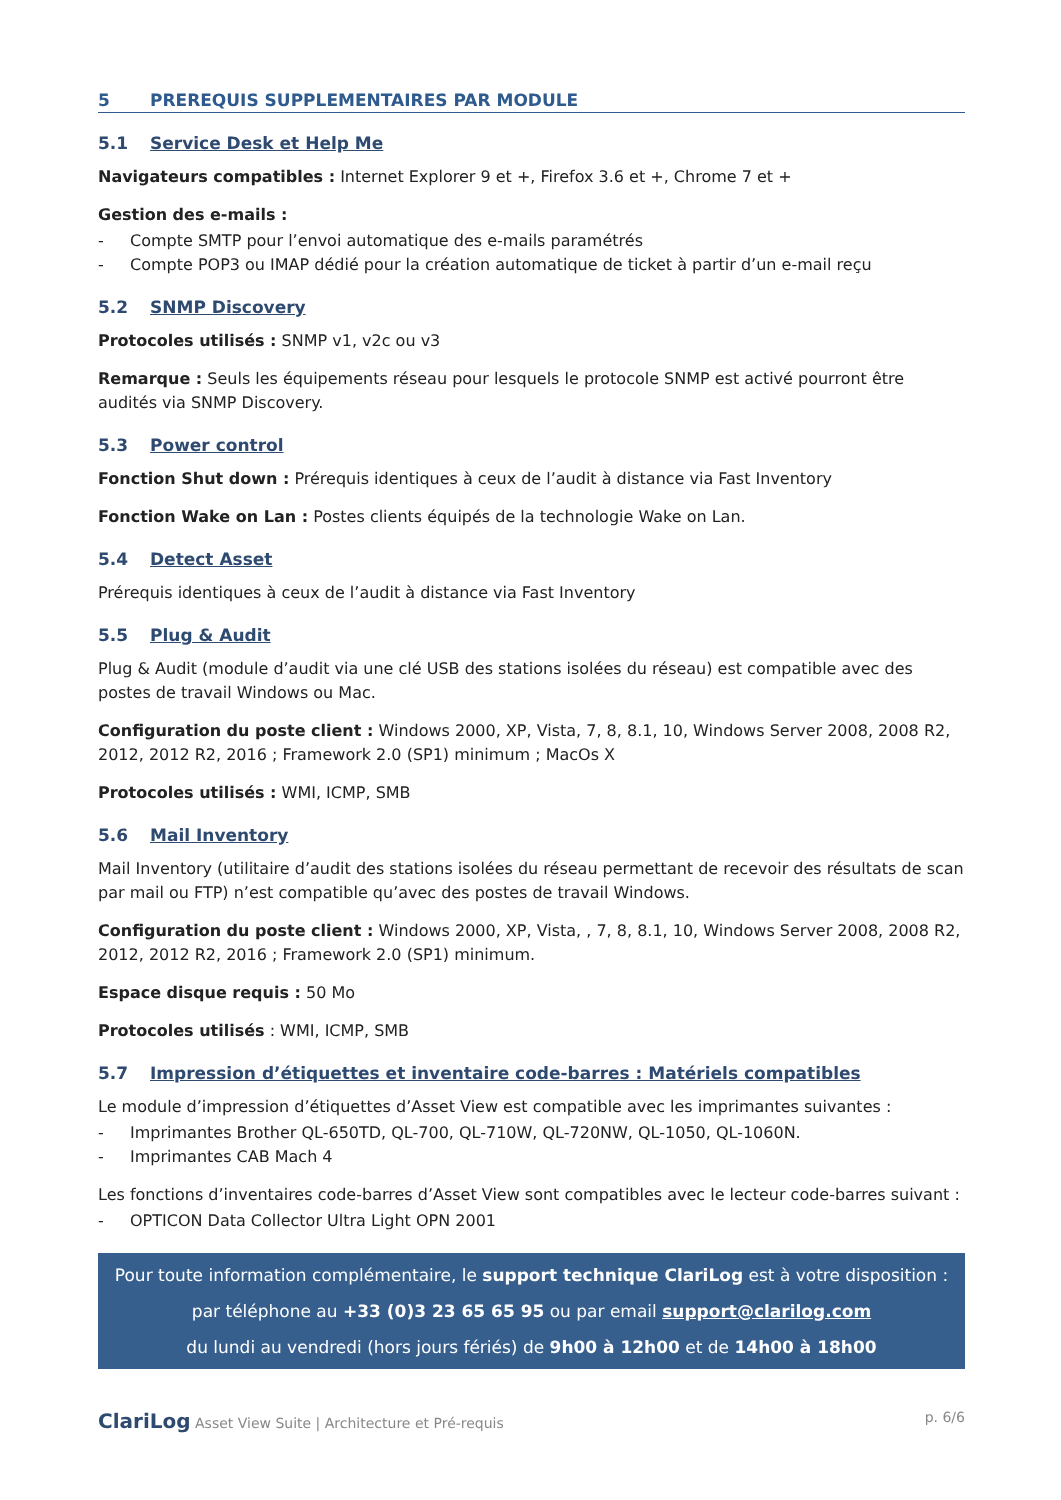5 PREREQUIS SUPPLEMENTAIRES PAR MODULE
5.1 Service Desk et Help Me
Navigateurs compatibles : Internet Explorer 9 et +, Firefox 3.6 et +, Chrome 7 et +
Gestion des e-mails :
- Compte SMTP pour l’envoi automatique des e-mails paramétrés
- Compte POP3 ou IMAP dédié pour la création automatique de ticket à partir d’un e-mail reçu
5.2 SNMP Discovery
Protocoles utilisés : SNMP v1, v2c ou v3
Remarque : Seuls les équipements réseau pour lesquels le protocole SNMP est activé pourront être audités via SNMP Discovery.
5.3 Power control
Fonction Shut down : Prérequis identiques à ceux de l’audit à distance via Fast Inventory
Fonction Wake on Lan : Postes clients équipés de la technologie Wake on Lan.
5.4 Detect Asset
Prérequis identiques à ceux de l’audit à distance via Fast Inventory
5.5 Plug & Audit
Plug & Audit (module d’audit via une clé USB des stations isolées du réseau) est compatible avec des postes de travail Windows ou Mac.
Configuration du poste client : Windows 2000, XP, Vista, 7, 8, 8.1, 10, Windows Server 2008, 2008 R2, 2012, 2012 R2, 2016 ; Framework 2.0 (SP1) minimum ; MacOs X
Protocoles utilisés : WMI, ICMP, SMB
5.6 Mail Inventory
Mail Inventory (utilitaire d’audit des stations isolées du réseau permettant de recevoir des résultats de scan par mail ou FTP) n’est compatible qu’avec des postes de travail Windows.
Configuration du poste client : Windows 2000, XP, Vista, , 7, 8, 8.1, 10, Windows Server 2008, 2008 R2, 2012, 2012 R2, 2016 ; Framework 2.0 (SP1) minimum.
Espace disque requis : 50 Mo
Protocoles utilisés : WMI, ICMP, SMB
5.7 Impression d’étiquettes et inventaire code-barres : Matériels compatibles
Le module d’impression d’étiquettes d’Asset View est compatible avec les imprimantes suivantes :
- Imprimantes Brother QL-650TD, QL-700, QL-710W, QL-720NW, QL-1050, QL-1060N.
- Imprimantes CAB Mach 4
Les fonctions d’inventaires code-barres d’Asset View sont compatibles avec le lecteur code-barres suivant :
- OPTICON Data Collector Ultra Light OPN 2001
Pour toute information complémentaire, le support technique ClariLog est à votre disposition :
par téléphone au +33 (0)3 23 65 65 95 ou par email support@clarilog.com
du lundi au vendredi (hors jours fériés) de 9h00 à 12h00 et de 14h00 à 18h00
ClariLog Asset View Suite | Architecture et Pré-requis
p. 6/6